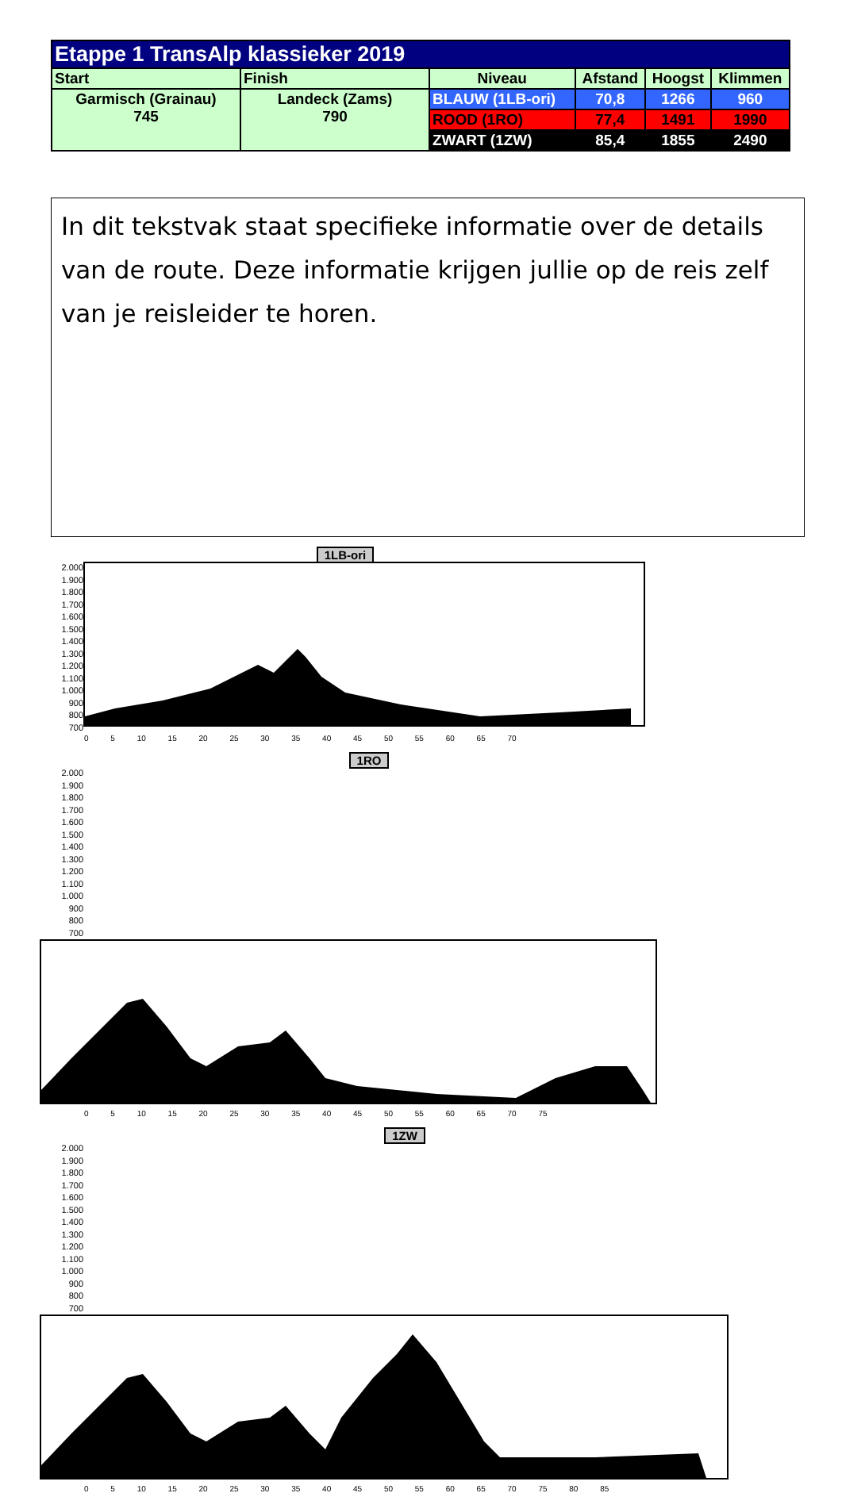| Etappe 1 TransAlp klassieker 2019 | | | | | |
| --- | --- | --- | --- | --- | --- |
| Start | Finish | Niveau | Afstand | Hoogst | Klimmen |
| Garmisch (Grainau) 745 | Landeck (Zams) 790 | BLAUW (1LB-ori) | 70,8 | 1266 | 960 |
| | | ROOD (1RO) | 77,4 | 1491 | 1990 |
| | | ZWART (1ZW) | 85,4 | 1855 | 2490 |
In dit tekstvak staat specifieke informatie over de details van de route. Deze informatie krijgen jullie op de reis zelf van je reisleider te horen.
1LB-ori
2.000
1.900
1.800
1.700
1.600
1.500
1.400
1.300
1.200
1.100
1.000
900
800
700
0 5 10 15 20 25 30 35 40 45 50 55 60 65 70
1RO
2.000
1.900
1.800
1.700
1.600
1.500
1.400
1.300
1.200
1.100
1.000
900
800
700
0 5 10 15 20 25 30 35 40 45 50 55 60 65 70 75
1ZW
2.000
1.900
1.800
1.700
1.600
1.500
1.400
1.300
1.200
1.100
1.000
900
800
700
0 5 10 15 20 25 30 35 40 45 50 55 60 65 70 75 80 85